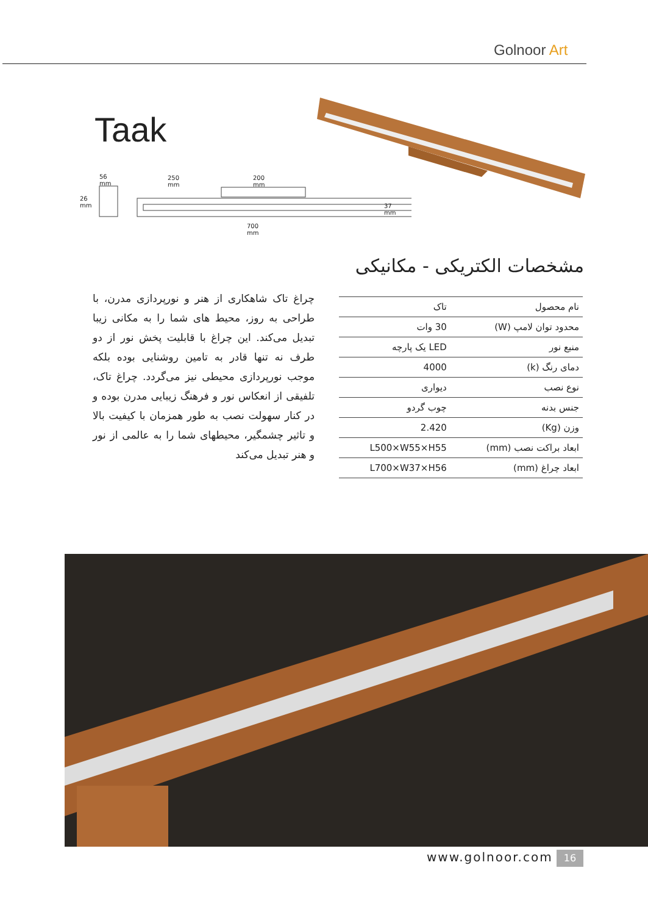Golnoor Art
Taak
56 mm 250 mm 200 mm
26 mm
37 mm
700 mm
مشخصات الکتریکی - مکانیکی
چراغ تاک شاهکاری از هنر و نورپردازی مدرن، با طراحی به روز، محیط های شما را به مکانی زیبا تبدیل می‌کند. این چراغ با قابلیت پخش نور از دو طرف نه تنها قادر به تامین روشنایی بوده بلکه موجب نورپردازی محیطی نیز می‌گردد. چراغ تاک، تلفیقی از انعکاس نور و فرهنگ زیبایی مدرن بوده و در کنار سهولت نصب به طور همزمان با کیفیت بالا و تاثیر چشمگیر، محیطهای شما را به عالمی از نور و هنر تبدیل می‌کند
| نام محصول | تاک |
| محدود توان لامپ (W) | 30 وات |
| منبع نور | LED یک پارچه |
| دمای رنگ (k) | 4000 |
| نوع نصب | دیواری |
| جنس بدنه | چوب گردو |
| وزن (Kg) | 2.420 |
| ابعاد براکت نصب (mm) | L500×W55×H55 |
| ابعاد چراغ (mm) | L700×W37×H56 |
www.golnoor.com 16